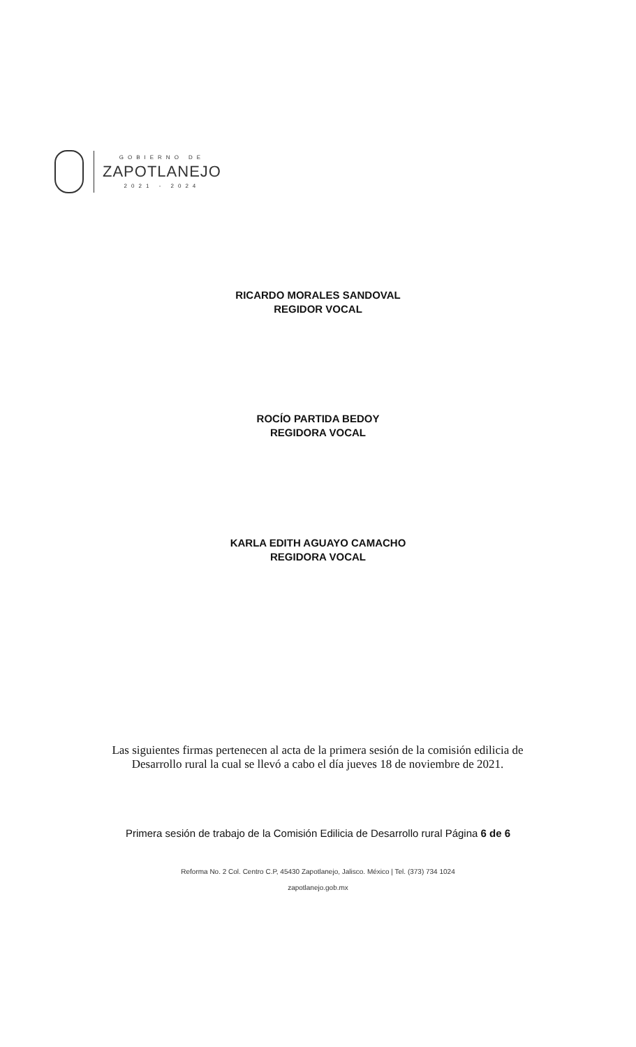GOBIERNO DE
ZAPOTLANEJO
2021 - 2024
RICARDO MORALES SANDOVAL
REGIDOR VOCAL
ROCÍO PARTIDA BEDOY
REGIDORA VOCAL
KARLA EDITH AGUAYO CAMACHO
REGIDORA VOCAL
Las siguientes firmas pertenecen al acta de la primera sesión de la comisión edilicia de Desarrollo rural la cual se llevó a cabo el día jueves 18 de noviembre de 2021.
Primera sesión de trabajo de la Comisión Edilicia de Desarrollo rural Página 6 de 6
Reforma No. 2 Col. Centro C.P, 45430 Zapotlanejo, Jalisco. México | Tel. (373) 734 1024
zapotlanejo.gob.mx